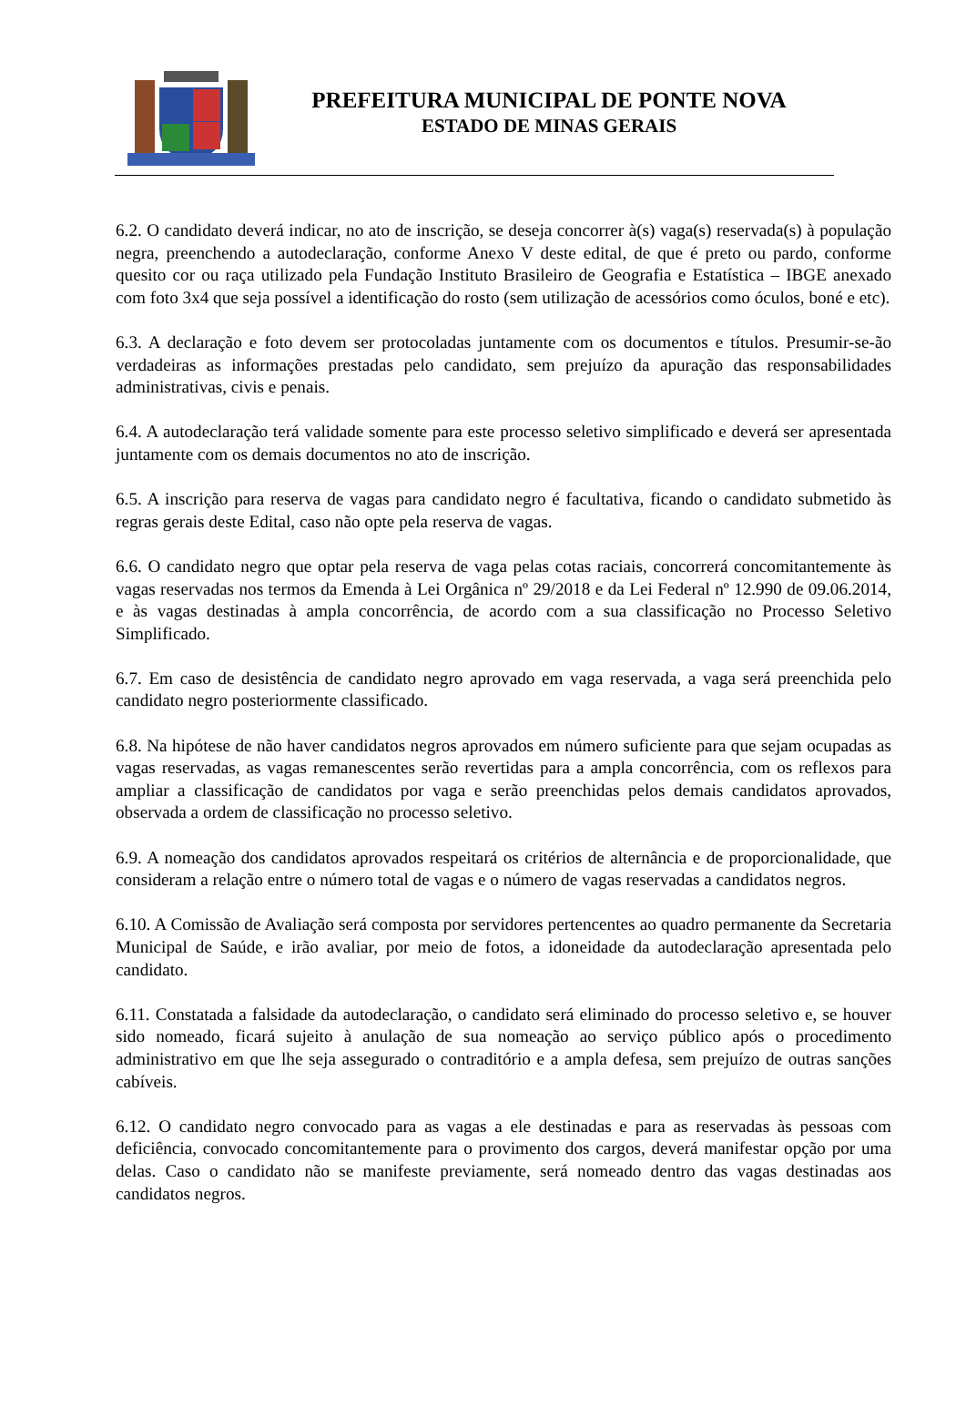PREFEITURA MUNICIPAL DE PONTE NOVA
ESTADO DE MINAS GERAIS
6.2. O candidato deverá indicar, no ato de inscrição, se deseja concorrer à(s) vaga(s) reservada(s) à população negra, preenchendo a autodeclaração, conforme Anexo V deste edital, de que é preto ou pardo, conforme quesito cor ou raça utilizado pela Fundação Instituto Brasileiro de Geografia e Estatística – IBGE anexado com foto 3x4 que seja possível a identificação do rosto (sem utilização de acessórios como óculos, boné e etc).
6.3. A declaração e foto devem ser protocoladas juntamente com os documentos e títulos. Presumir-se-ão verdadeiras as informações prestadas pelo candidato, sem prejuízo da apuração das responsabilidades administrativas, civis e penais.
6.4. A autodeclaração terá validade somente para este processo seletivo simplificado e deverá ser apresentada juntamente com os demais documentos no ato de inscrição.
6.5. A inscrição para reserva de vagas para candidato negro é facultativa, ficando o candidato submetido às regras gerais deste Edital, caso não opte pela reserva de vagas.
6.6. O candidato negro que optar pela reserva de vaga pelas cotas raciais, concorrerá concomitantemente às vagas reservadas nos termos da Emenda à Lei Orgânica nº 29/2018 e da Lei Federal nº 12.990 de 09.06.2014, e às vagas destinadas à ampla concorrência, de acordo com a sua classificação no Processo Seletivo Simplificado.
6.7. Em caso de desistência de candidato negro aprovado em vaga reservada, a vaga será preenchida pelo candidato negro posteriormente classificado.
6.8. Na hipótese de não haver candidatos negros aprovados em número suficiente para que sejam ocupadas as vagas reservadas, as vagas remanescentes serão revertidas para a ampla concorrência, com os reflexos para ampliar a classificação de candidatos por vaga e serão preenchidas pelos demais candidatos aprovados, observada a ordem de classificação no processo seletivo.
6.9. A nomeação dos candidatos aprovados respeitará os critérios de alternância e de proporcionalidade, que consideram a relação entre o número total de vagas e o número de vagas reservadas a candidatos negros.
6.10. A Comissão de Avaliação será composta por servidores pertencentes ao quadro permanente da Secretaria Municipal de Saúde, e irão avaliar, por meio de fotos, a idoneidade da autodeclaração apresentada pelo candidato.
6.11. Constatada a falsidade da autodeclaração, o candidato será eliminado do processo seletivo e, se houver sido nomeado, ficará sujeito à anulação de sua nomeação ao serviço público após o procedimento administrativo em que lhe seja assegurado o contraditório e a ampla defesa, sem prejuízo de outras sanções cabíveis.
6.12. O candidato negro convocado para as vagas a ele destinadas e para as reservadas às pessoas com deficiência, convocado concomitantemente para o provimento dos cargos, deverá manifestar opção por uma delas. Caso o candidato não se manifeste previamente, será nomeado dentro das vagas destinadas aos candidatos negros.